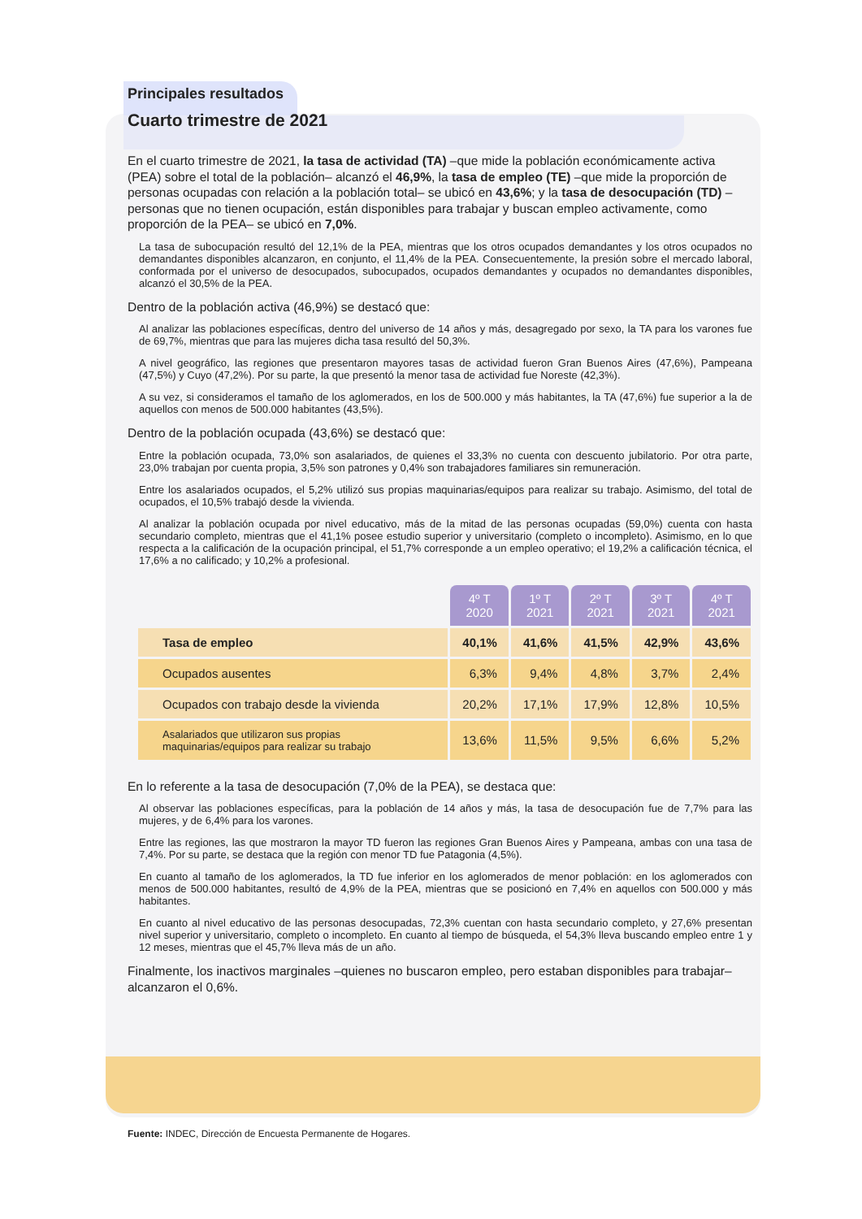Principales resultados
Cuarto trimestre de 2021
En el cuarto trimestre de 2021, la tasa de actividad (TA) –que mide la población económicamente activa (PEA) sobre el total de la población– alcanzó el 46,9%, la tasa de empleo (TE) –que mide la proporción de personas ocupadas con relación a la población total– se ubicó en 43,6%; y la tasa de desocupación (TD) –personas que no tienen ocupación, están disponibles para trabajar y buscan empleo activamente, como proporción de la PEA– se ubicó en 7,0%.
La tasa de subocupación resultó del 12,1% de la PEA, mientras que los otros ocupados demandantes y los otros ocupados no demandantes disponibles alcanzaron, en conjunto, el 11,4% de la PEA. Consecuentemente, la presión sobre el mercado laboral, conformada por el universo de desocupados, subocupados, ocupados demandantes y ocupados no demandantes disponibles, alcanzó el 30,5% de la PEA.
Dentro de la población activa (46,9%) se destacó que:
Al analizar las poblaciones específicas, dentro del universo de 14 años y más, desagregado por sexo, la TA para los varones fue de 69,7%, mientras que para las mujeres dicha tasa resultó del 50,3%.
A nivel geográfico, las regiones que presentaron mayores tasas de actividad fueron Gran Buenos Aires (47,6%), Pampeana (47,5%) y Cuyo (47,2%). Por su parte, la que presentó la menor tasa de actividad fue Noreste (42,3%).
A su vez, si consideramos el tamaño de los aglomerados, en los de 500.000 y más habitantes, la TA (47,6%) fue superior a la de aquellos con menos de 500.000 habitantes (43,5%).
Dentro de la población ocupada (43,6%) se destacó que:
Entre la población ocupada, 73,0% son asalariados, de quienes el 33,3% no cuenta con descuento jubilatorio. Por otra parte, 23,0% trabajan por cuenta propia, 3,5% son patrones y 0,4% son trabajadores familiares sin remuneración.
Entre los asalariados ocupados, el 5,2% utilizó sus propias maquinarias/equipos para realizar su trabajo. Asimismo, del total de ocupados, el 10,5% trabajó desde la vivienda.
Al analizar la población ocupada por nivel educativo, más de la mitad de las personas ocupadas (59,0%) cuenta con hasta secundario completo, mientras que el 41,1% posee estudio superior y universitario (completo o incompleto). Asimismo, en lo que respecta a la calificación de la ocupación principal, el 51,7% corresponde a un empleo operativo; el 19,2% a calificación técnica, el 17,6% a no calificado; y 10,2% a profesional.
| | 4º T 2020 | 1º T 2021 | 2º T 2021 | 3º T 2021 | 4º T 2021 |
| --- | --- | --- | --- | --- | --- |
| Tasa de empleo | 40,1% | 41,6% | 41,5% | 42,9% | 43,6% |
| Ocupados ausentes | 6,3% | 9,4% | 4,8% | 3,7% | 2,4% |
| Ocupados con trabajo desde la vivienda | 20,2% | 17,1% | 17,9% | 12,8% | 10,5% |
| Asalariados que utilizaron sus propias maquinarias/equipos para realizar su trabajo | 13,6% | 11,5% | 9,5% | 6,6% | 5,2% |
En lo referente a la tasa de desocupación (7,0% de la PEA), se destaca que:
Al observar las poblaciones específicas, para la población de 14 años y más, la tasa de desocupación fue de 7,7% para las mujeres, y de 6,4% para los varones.
Entre las regiones, las que mostraron la mayor TD fueron las regiones Gran Buenos Aires y Pampeana, ambas con una tasa de 7,4%. Por su parte, se destaca que la región con menor TD fue Patagonia (4,5%).
En cuanto al tamaño de los aglomerados, la TD fue inferior en los aglomerados de menor población: en los aglomerados con menos de 500.000 habitantes, resultó de 4,9% de la PEA, mientras que se posicionó en 7,4% en aquellos con 500.000 y más habitantes.
En cuanto al nivel educativo de las personas desocupadas, 72,3% cuentan con hasta secundario completo, y 27,6% presentan nivel superior y universitario, completo o incompleto. En cuanto al tiempo de búsqueda, el 54,3% lleva buscando empleo entre 1 y 12 meses, mientras que el 45,7% lleva más de un año.
Finalmente, los inactivos marginales –quienes no buscaron empleo, pero estaban disponibles para trabajar– alcanzaron el 0,6%.
Fuente: INDEC, Dirección de Encuesta Permanente de Hogares.